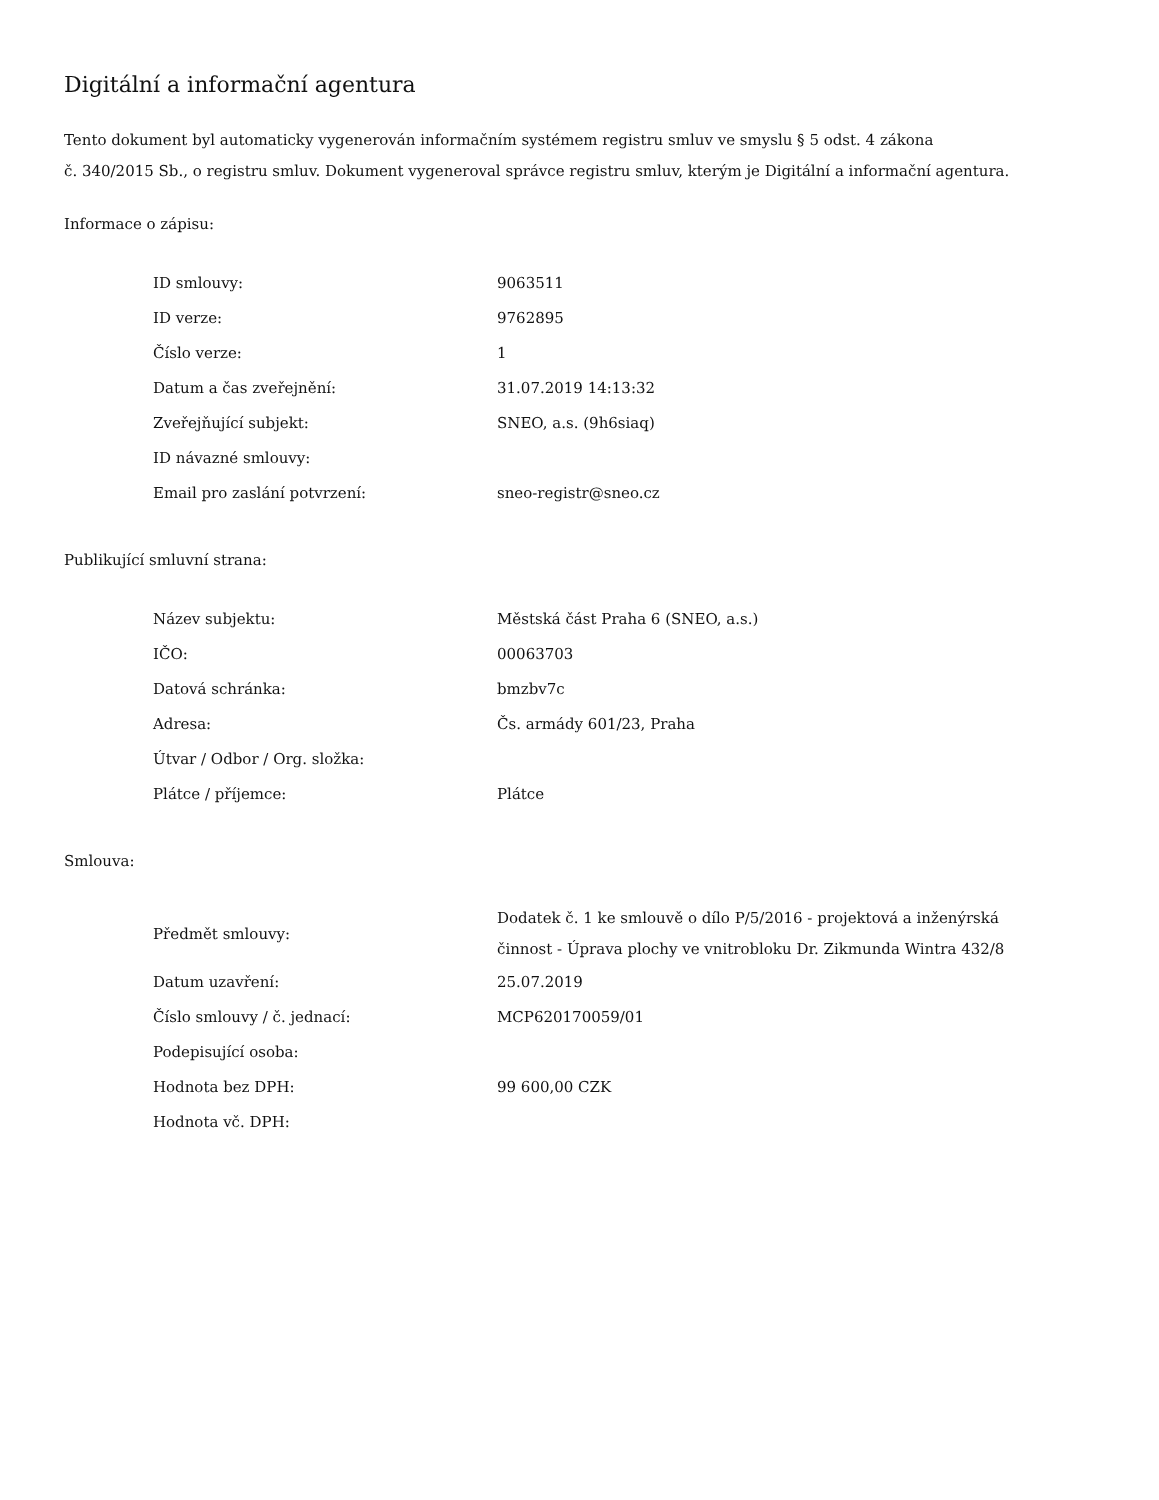Digitální a informační agentura
Tento dokument byl automaticky vygenerován informačním systémem registru smluv ve smyslu § 5 odst. 4 zákona
č. 340/2015 Sb., o registru smluv. Dokument vygeneroval správce registru smluv, kterým je Digitální a informační agentura.
Informace o zápisu:
| ID smlouvy: | 9063511 |
| ID verze: | 9762895 |
| Číslo verze: | 1 |
| Datum a čas zveřejnění: | 31.07.2019 14:13:32 |
| Zveřejňující subjekt: | SNEO, a.s. (9h6siaq) |
| ID návazné smlouvy: | |
| Email pro zaslání potvrzení: | sneo-registr@sneo.cz |
Publikující smluvní strana:
| Název subjektu: | Městská část Praha 6 (SNEO, a.s.) |
| IČO: | 00063703 |
| Datová schránka: | bmzbv7c |
| Adresa: | Čs. armády 601/23, Praha |
| Útvar / Odbor / Org. složka: | |
| Plátce / příjemce: | Plátce |
Smlouva:
| Předmět smlouvy: | Dodatek č. 1 ke smlouvě o dílo P/5/2016 - projektová a inženýrská činnost - Úprava plochy ve vnitrobloku Dr. Zikmunda Wintra 432/8 |
| Datum uzavření: | 25.07.2019 |
| Číslo smlouvy / č. jednací: | MCP620170059/01 |
| Podepisující osoba: | |
| Hodnota bez DPH: | 99 600,00 CZK |
| Hodnota vč. DPH: | |